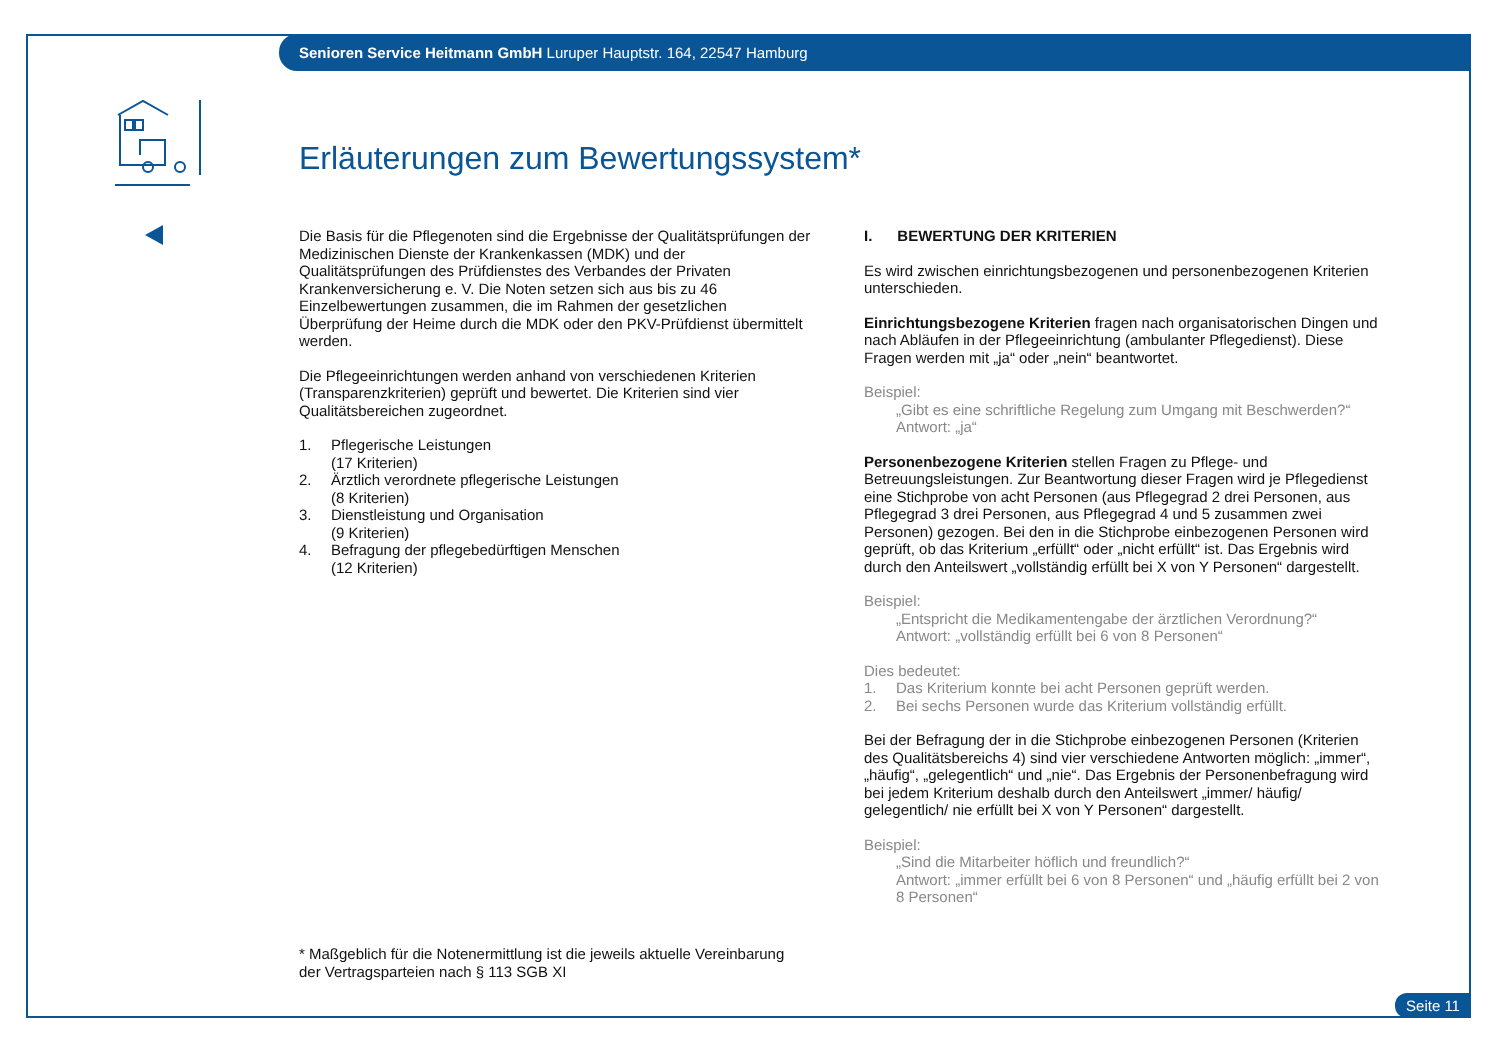Senioren Service Heitmann GmbH Luruper Hauptstr. 164, 22547 Hamburg
Erläuterungen zum Bewertungssystem*
Die Basis für die Pflegenoten sind die Ergebnisse der Qualitätsprüfungen der Medizinischen Dienste der Krankenkassen (MDK) und der Qualitätsprüfungen des Prüfdienstes des Verbandes der Privaten Krankenversicherung e. V. Die Noten setzen sich aus bis zu 46 Einzelbewertungen zusammen, die im Rahmen der gesetzlichen Überprüfung der Heime durch die MDK oder den PKV-Prüfdienst übermittelt werden.
Die Pflegeeinrichtungen werden anhand von verschiedenen Kriterien (Transparenzkriterien) geprüft und bewertet. Die Kriterien sind vier Qualitätsbereichen zugeordnet.
1. Pflegerische Leistungen
(17 Kriterien)
2. Ärztlich verordnete pflegerische Leistungen
(8 Kriterien)
3. Dienstleistung und Organisation
(9 Kriterien)
4. Befragung der pflegebedürftigen Menschen
(12 Kriterien)
I. BEWERTUNG DER KRITERIEN
Es wird zwischen einrichtungsbezogenen und personenbezogenen Kriterien unterschieden.
Einrichtungsbezogene Kriterien fragen nach organisatorischen Dingen und nach Abläufen in der Pflegeeinrichtung (ambulanter Pflegedienst). Diese Fragen werden mit „ja“ oder „nein“ beantwortet.
Beispiel:
„Gibt es eine schriftliche Regelung zum Umgang mit Beschwerden?“
Antwort: „ja“
Personenbezogene Kriterien stellen Fragen zu Pflege- und Betreuungsleistungen. Zur Beantwortung dieser Fragen wird je Pflegedienst eine Stichprobe von acht Personen (aus Pflegegrad 2 drei Personen, aus Pflegegrad 3 drei Personen, aus Pflegegrad 4 und 5 zusammen zwei Personen) gezogen. Bei den in die Stichprobe einbezogenen Personen wird geprüft, ob das Kriterium „erfüllt“ oder „nicht erfüllt“ ist. Das Ergebnis wird durch den Anteilswert „vollständig erfüllt bei X von Y Personen“ dargestellt.
Beispiel:
„Entspricht die Medikamentengabe der ärztlichen Verordnung?“
Antwort: „vollständig erfüllt bei 6 von 8 Personen“
Dies bedeutet:
1. Das Kriterium konnte bei acht Personen geprüft werden.
2. Bei sechs Personen wurde das Kriterium vollständig erfüllt.
Bei der Befragung der in die Stichprobe einbezogenen Personen (Kriterien des Qualitätsbereichs 4) sind vier verschiedene Antworten möglich: „immer“, „häufig“, „gelegentlich“ und „nie“. Das Ergebnis der Personenbefragung wird bei jedem Kriterium deshalb durch den Anteilswert „immer/ häufig/ gelegentlich/ nie erfüllt bei X von Y Personen“ dargestellt.
Beispiel:
„Sind die Mitarbeiter höflich und freundlich?“
Antwort: „immer erfüllt bei 6 von 8 Personen“ und „häufig erfüllt bei 2 von 8 Personen“
* Maßgeblich für die Notenermittlung ist die jeweils aktuelle Vereinbarung
der Vertragsparteien nach § 113 SGB XI
Seite 11